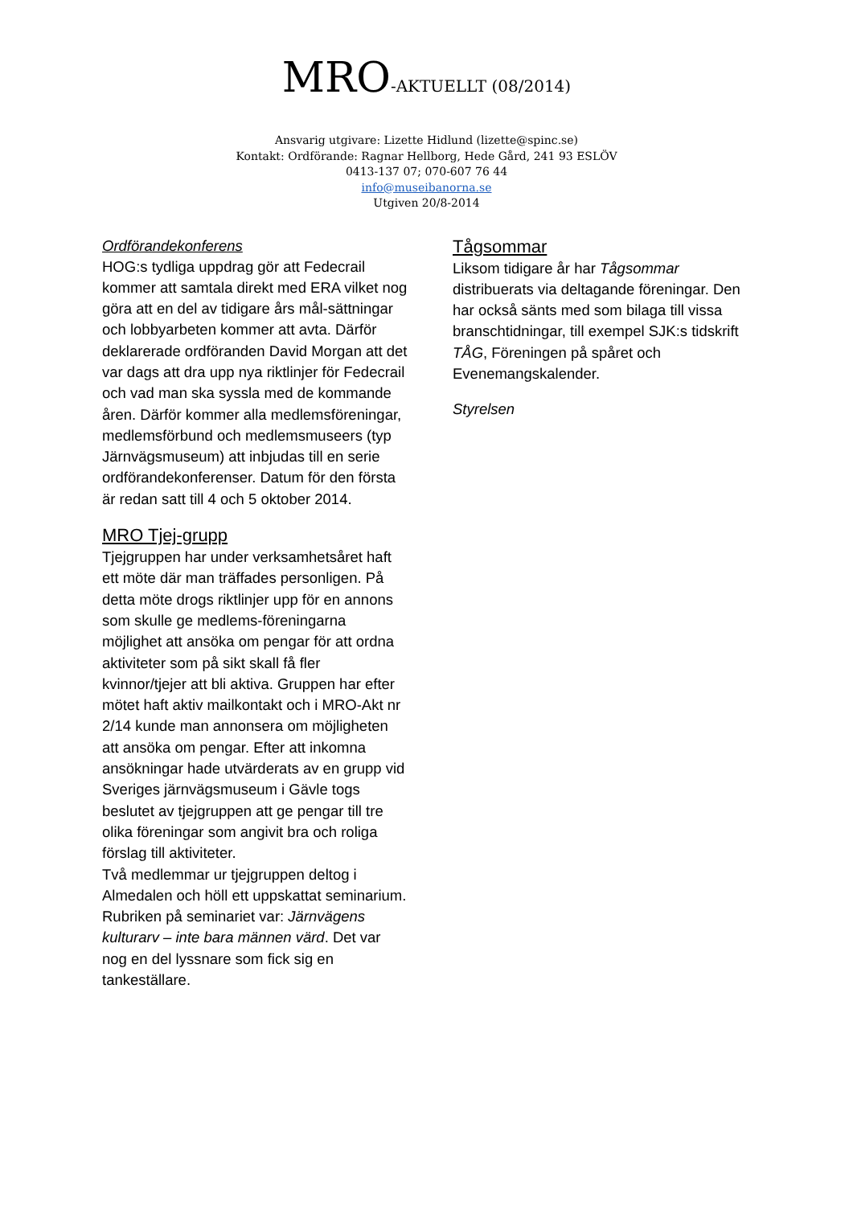MRO-AKTUELLT (08/2014)
Ansvarig utgivare: Lizette Hidlund (lizette@spinc.se)
Kontakt: Ordförande: Ragnar Hellborg, Hede Gård, 241 93 ESLÖV
0413-137 07; 070-607 76 44
info@museibanorna.se
Utgiven 20/8-2014
Ordförandekonferens
HOG:s tydliga uppdrag gör att Fedecrail kommer att samtala direkt med ERA vilket nog göra att en del av tidigare års mål-sättningar och lobbyarbeten kommer att avta. Därför deklarerade ordföranden David Morgan att det var dags att dra upp nya riktlinjer för Fedecrail och vad man ska syssla med de kommande åren. Därför kommer alla medlemsföreningar, medlemsförbund och medlemsmuseers (typ Järnvägsmuseum) att inbjudas till en serie ordförandekonferenser. Datum för den första är redan satt till 4 och 5 oktober 2014.
MRO Tjej-grupp
Tjejgruppen har under verksamhetsåret haft ett möte där man träffades personligen. På detta möte drogs riktlinjer upp för en annons som skulle ge medlems-föreningarna möjlighet att ansöka om pengar för att ordna aktiviteter som på sikt skall få fler kvinnor/tjejer att bli aktiva. Gruppen har efter mötet haft aktiv mailkontakt och i MRO-Akt nr 2/14 kunde man annonsera om möjligheten att ansöka om pengar. Efter att inkomna ansökningar hade utvärderats av en grupp vid Sveriges järnvägsmuseum i Gävle togs beslutet av tjejgruppen att ge pengar till tre olika föreningar som angivit bra och roliga förslag till aktiviteter.
Två medlemmar ur tjejgruppen deltog i Almedalen och höll ett uppskattat seminarium. Rubriken på seminariet var: Järnvägens kulturarv – inte bara männen värd. Det var nog en del lyssnare som fick sig en tankeställare.
Tågsommar
Liksom tidigare år har Tågsommar distribuerats via deltagande föreningar. Den har också sänts med som bilaga till vissa branschtidningar, till exempel SJK:s tidskrift TÅG, Föreningen på spåret och Evenemangskalender.
Styrelsen